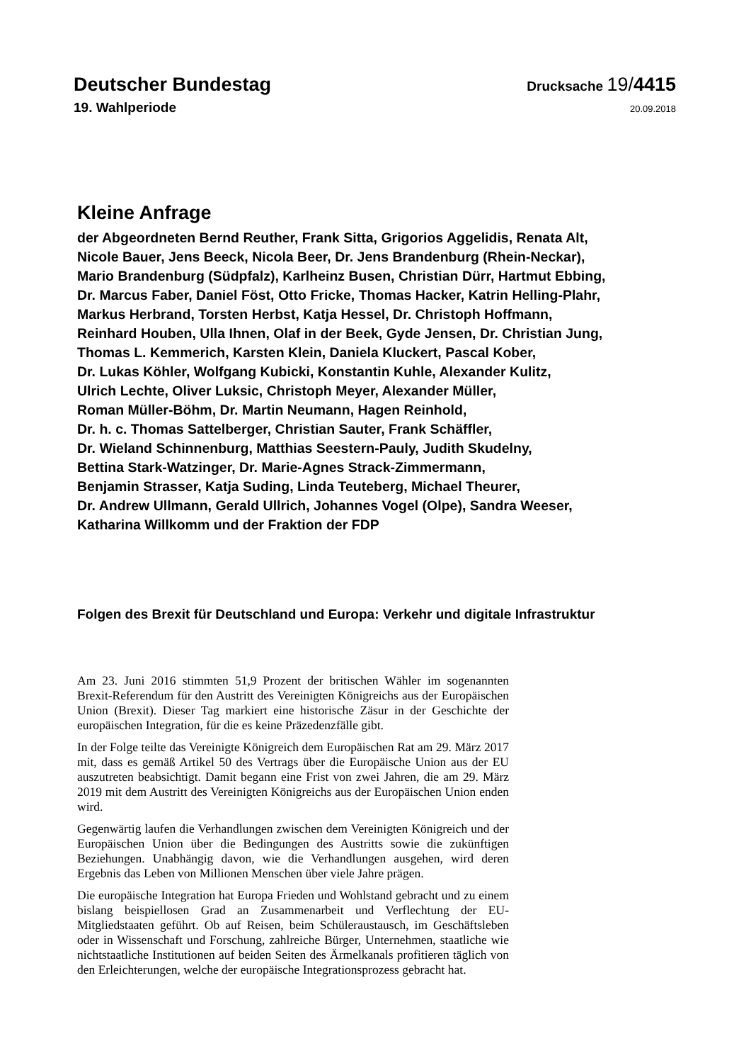Deutscher Bundestag
Drucksache 19/4415
19. Wahlperiode
20.09.2018
Kleine Anfrage
der Abgeordneten Bernd Reuther, Frank Sitta, Grigorios Aggelidis, Renata Alt,
Nicole Bauer, Jens Beeck, Nicola Beer, Dr. Jens Brandenburg (Rhein-Neckar),
Mario Brandenburg (Südpfalz), Karlheinz Busen, Christian Dürr, Hartmut Ebbing,
Dr. Marcus Faber, Daniel Föst, Otto Fricke, Thomas Hacker, Katrin Helling-Plahr,
Markus Herbrand, Torsten Herbst, Katja Hessel, Dr. Christoph Hoffmann,
Reinhard Houben, Ulla Ihnen, Olaf in der Beek, Gyde Jensen, Dr. Christian Jung,
Thomas L. Kemmerich, Karsten Klein, Daniela Kluckert, Pascal Kober,
Dr. Lukas Köhler, Wolfgang Kubicki, Konstantin Kuhle, Alexander Kulitz,
Ulrich Lechte, Oliver Luksic, Christoph Meyer, Alexander Müller,
Roman Müller-Böhm, Dr. Martin Neumann, Hagen Reinhold,
Dr. h. c. Thomas Sattelberger, Christian Sauter, Frank Schäffler,
Dr. Wieland Schinnenburg, Matthias Seestern-Pauly, Judith Skudelny,
Bettina Stark-Watzinger, Dr. Marie-Agnes Strack-Zimmermann,
Benjamin Strasser, Katja Suding, Linda Teuteberg, Michael Theurer,
Dr. Andrew Ullmann, Gerald Ullrich, Johannes Vogel (Olpe), Sandra Weeser,
Katharina Willkomm und der Fraktion der FDP
Folgen des Brexit für Deutschland und Europa: Verkehr und digitale Infrastruktur
Am 23. Juni 2016 stimmten 51,9 Prozent der britischen Wähler im sogenannten Brexit-Referendum für den Austritt des Vereinigten Königreichs aus der Europäischen Union (Brexit). Dieser Tag markiert eine historische Zäsur in der Geschichte der europäischen Integration, für die es keine Präzedenzfälle gibt.
In der Folge teilte das Vereinigte Königreich dem Europäischen Rat am 29. März 2017 mit, dass es gemäß Artikel 50 des Vertrags über die Europäische Union aus der EU auszutreten beabsichtigt. Damit begann eine Frist von zwei Jahren, die am 29. März 2019 mit dem Austritt des Vereinigten Königreichs aus der Europäischen Union enden wird.
Gegenwärtig laufen die Verhandlungen zwischen dem Vereinigten Königreich und der Europäischen Union über die Bedingungen des Austritts sowie die zukünftigen Beziehungen. Unabhängig davon, wie die Verhandlungen ausgehen, wird deren Ergebnis das Leben von Millionen Menschen über viele Jahre prägen.
Die europäische Integration hat Europa Frieden und Wohlstand gebracht und zu einem bislang beispiellosen Grad an Zusammenarbeit und Verflechtung der EU-Mitgliedstaaten geführt. Ob auf Reisen, beim Schüleraustausch, im Geschäftsleben oder in Wissenschaft und Forschung, zahlreiche Bürger, Unternehmen, staatliche wie nichtstaatliche Institutionen auf beiden Seiten des Ärmelkanals profitieren täglich von den Erleichterungen, welche der europäische Integrationsprozess gebracht hat.